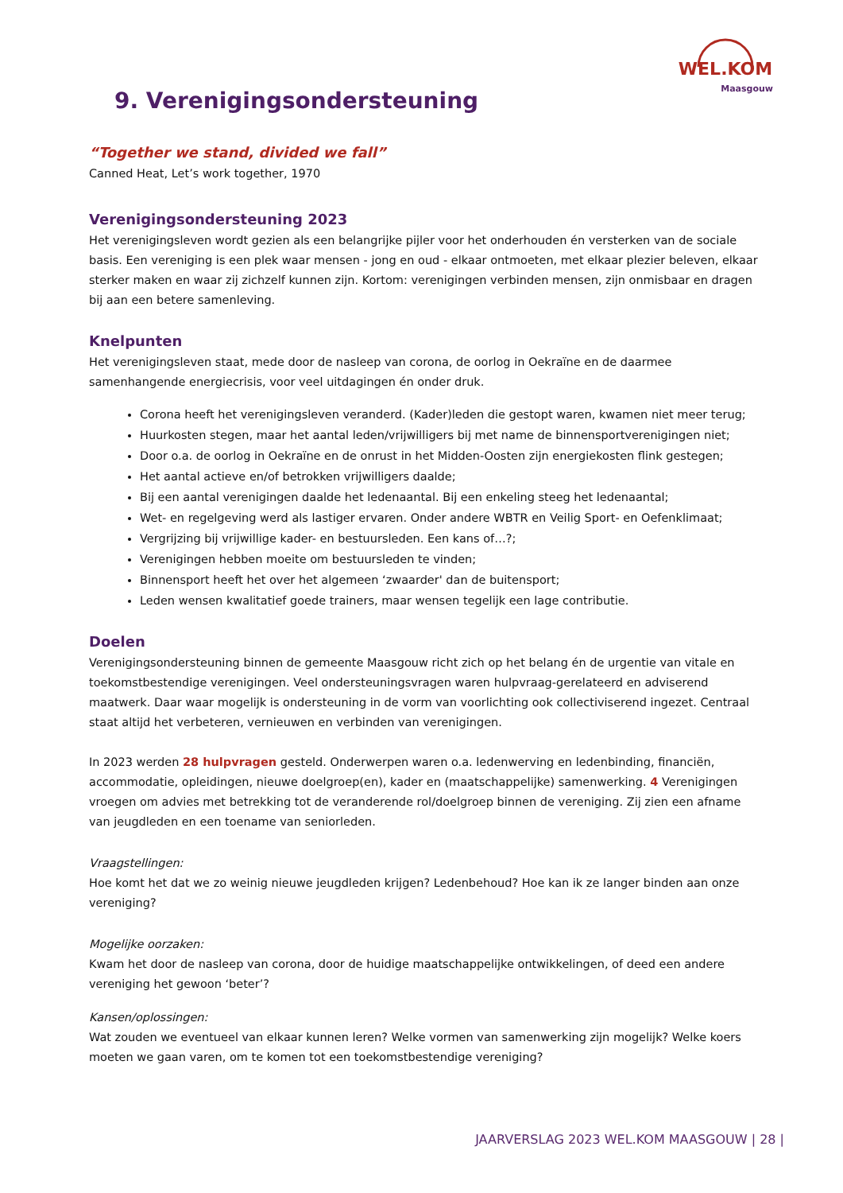WEL.KOM
Maasgouw
9. Verenigingsondersteuning
“Together we stand, divided we fall”
Canned Heat, Let’s work together, 1970
Verenigingsondersteuning 2023
Het verenigingsleven wordt gezien als een belangrijke pijler voor het onderhouden én versterken van de sociale basis. Een vereniging is een plek waar mensen - jong en oud - elkaar ontmoeten, met elkaar plezier beleven, elkaar sterker maken en waar zij zichzelf kunnen zijn. Kortom: verenigingen verbinden mensen, zijn onmisbaar en dragen bij aan een betere samenleving.
Knelpunten
Het verenigingsleven staat, mede door de nasleep van corona, de oorlog in Oekraïne en de daarmee samenhangende energiecrisis, voor veel uitdagingen én onder druk.
Corona heeft het verenigingsleven veranderd. (Kader)leden die gestopt waren, kwamen niet meer terug;
Huurkosten stegen, maar het aantal leden/vrijwilligers bij met name de binnensportverenigingen niet;
Door o.a. de oorlog in Oekraïne en de onrust in het Midden-Oosten zijn energiekosten flink gestegen;
Het aantal actieve en/of betrokken vrijwilligers daalde;
Bij een aantal verenigingen daalde het ledenaantal. Bij een enkeling steeg het ledenaantal;
Wet- en regelgeving werd als lastiger ervaren. Onder andere WBTR en Veilig Sport- en Oefenklimaat;
Vergrijzing bij vrijwillige kader- en bestuursleden. Een kans of…?;
Verenigingen hebben moeite om bestuursleden te vinden;
Binnensport heeft het over het algemeen ‘zwaarder' dan de buitensport;
Leden wensen kwalitatief goede trainers, maar wensen tegelijk een lage contributie.
Doelen
Verenigingsondersteuning binnen de gemeente Maasgouw richt zich op het belang én de urgentie van vitale en toekomstbestendige verenigingen. Veel ondersteuningsvragen waren hulpvraag-gerelateerd en adviserend maatwerk. Daar waar mogelijk is ondersteuning in de vorm van voorlichting ook collectiviserend ingezet. Centraal staat altijd het verbeteren, vernieuwen en verbinden van verenigingen.
In 2023 werden 28 hulpvragen gesteld. Onderwerpen waren o.a. ledenwerving en ledenbinding, financiën, accommodatie, opleidingen, nieuwe doelgroep(en), kader en (maatschappelijke) samenwerking. 4 Verenigingen vroegen om advies met betrekking tot de veranderende rol/doelgroep binnen de vereniging. Zij zien een afname van jeugdleden en een toename van seniorleden.
Vraagstellingen:
Hoe komt het dat we zo weinig nieuwe jeugdleden krijgen? Ledenbehoud? Hoe kan ik ze langer binden aan onze vereniging?
Mogelijke oorzaken:
Kwam het door de nasleep van corona, door de huidige maatschappelijke ontwikkelingen, of deed een andere vereniging het gewoon ‘beter’?
Kansen/oplossingen:
Wat zouden we eventueel van elkaar kunnen leren? Welke vormen van samenwerking zijn mogelijk? Welke koers moeten we gaan varen, om te komen tot een toekomstbestendige vereniging?
JAARVERSLAG 2023 WEL.KOM MAASGOUW | 28 |